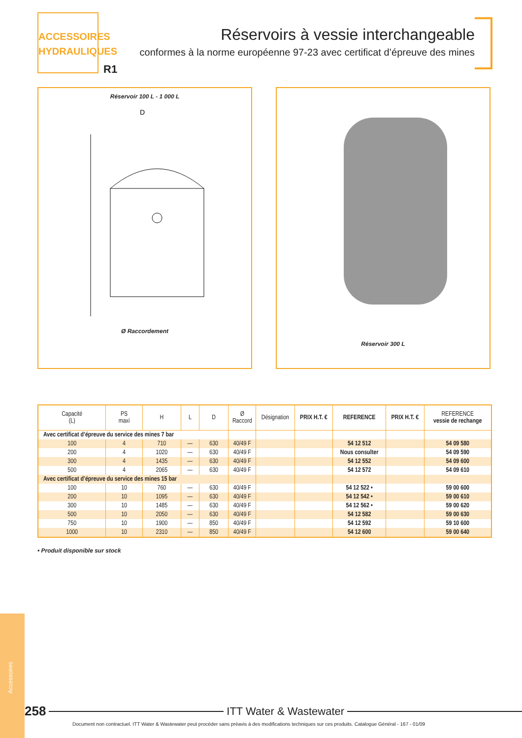ACCESSOIRES
HYDRAULIQUES
R1
Réservoirs à vessie interchangeable
conformes à la norme européenne 97-23 avec certificat d’épreuve des mines
Réservoir 100 L - 1 000 L
D
Ø Raccordement
Réservoir 300 L
| Capacité (L) | PS maxi | H | L | D | Ø Raccord | Désignation | PRIX H.T. € | REFERENCE | PRIX H.T. € | REFERENCE vessie de rechange |
| --- | --- | --- | --- | --- | --- | --- | --- | --- | --- | --- |
| Avec certificat d’épreuve du service des mines 7 bar | | | | | | | | | | |
| 100 | 4 | 710 | — | 630 | 40/49 F | | | 54 12 512 | | 54 09 580 |
| 200 | 4 | 1020 | — | 630 | 40/49 F | | | Nous consulter | | 54 09 590 |
| 300 | 4 | 1435 | — | 630 | 40/49 F | | | 54 12 552 | | 54 09 600 |
| 500 | 4 | 2065 | — | 630 | 40/49 F | | | 54 12 572 | | 54 09 610 |
| Avec certificat d’épreuve du service des mines 15 bar | | | | | | | | | | |
| 100 | 10 | 760 | — | 630 | 40/49 F | | | 54 12 522 • | | 59 00 600 |
| 200 | 10 | 1095 | — | 630 | 40/49 F | | | 54 12 542 • | | 59 00 610 |
| 300 | 10 | 1485 | — | 630 | 40/49 F | | | 54 12 562 • | | 59 00 620 |
| 500 | 10 | 2050 | — | 630 | 40/49 F | | | 54 12 582 | | 59 00 630 |
| 750 | 10 | 1900 | — | 850 | 40/49 F | | | 54 12 592 | | 59 10 600 |
| 1000 | 10 | 2310 | — | 850 | 40/49 F | | | 54 12 600 | | 59 00 640 |
• Produit disponible sur stock
Accessoires
258 ITT Water & Wastewater
Document non contractuel. ITT Water & Wastewater peut procéder sans préavis à des modifications techniques sur ces produits. Catalogue Général - 167 - 01/09